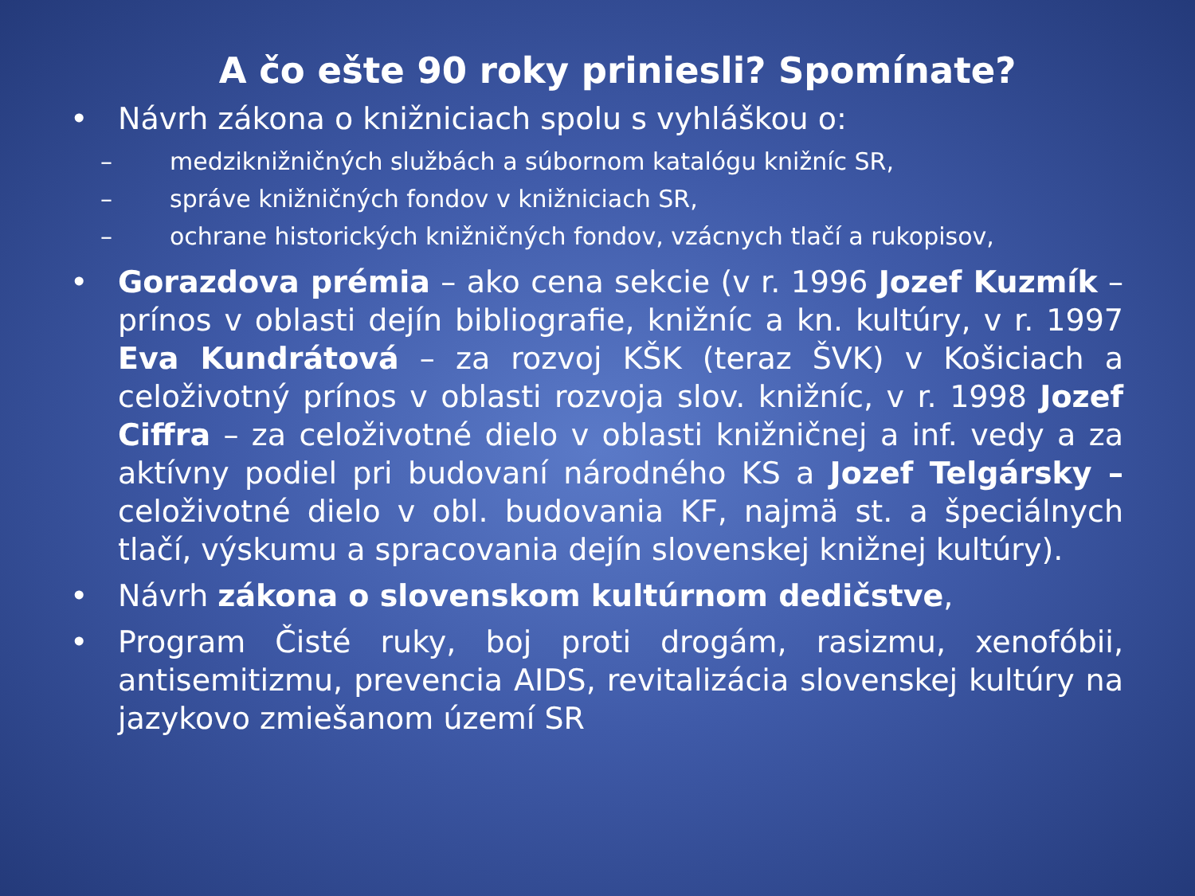A čo ešte 90 roky priniesli? Spomínate?
• Návrh zákona o knižniciach spolu s vyhláškou o:
– medziknižničných službách a súbornom katalógu knižníc SR,
– správe knižničných fondov v knižniciach SR,
– ochrane historických knižničných fondov, vzácnych tlačí a rukopisov,
• Gorazdova prémia – ako cena sekcie (v r. 1996 Jozef Kuzmík – prínos v oblasti dejín bibliografie, knižníc a kn. kultúry, v r. 1997 Eva Kundrátová – za rozvoj KŠK (teraz ŠVK) v Košiciach a celoživotný prínos v oblasti rozvoja slov. knižníc, v r. 1998 Jozef Ciffra – za celoživotné dielo v oblasti knižničnej a inf. vedy a za aktívny podiel pri budovaní národného KS a Jozef Telgársky – celoživotné dielo v obl. budovania KF, najmä st. a špeciálnych tlačí, výskumu a spracovania dejín slovenskej knižnej kultúry).
• Návrh zákona o slovenskom kultúrnom dedičstve,
• Program Čisté ruky, boj proti drogám, rasizmu, xenofóbii, antisemitizmu, prevencia AIDS, revitalizácia slovenskej kultúry na jazykovo zmiešanom území SR